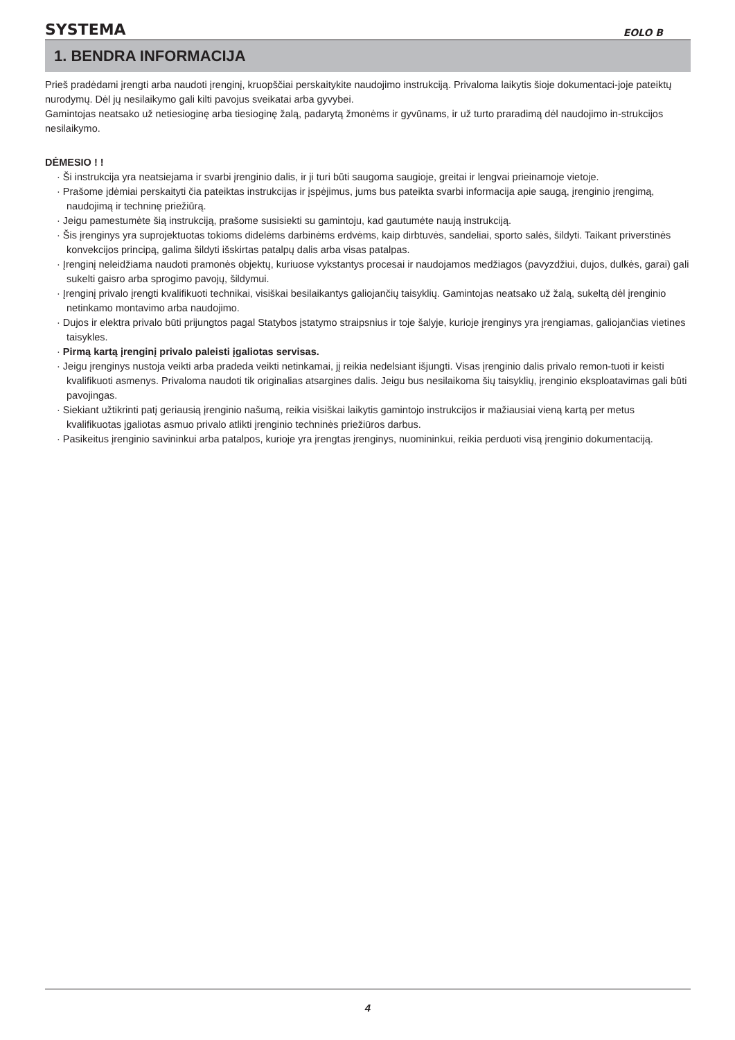SYSTEMA EOLO B
1. BENDRA INFORMACIJA
Prieš pradėdami įrengti arba naudoti įrenginį, kruopščiai perskaitykite naudojimo instrukciją. Privaloma laikytis šioje dokumentaci-joje pateiktų nurodymų. Dėl jų nesilaikymo gali kilti pavojus sveikatai arba gyvybei.
Gamintojas neatsako už netiesioginę arba tiesioginę žalą, padarytą žmonėms ir gyvūnams, ir už turto praradimą dėl naudojimo in-strukcijos nesilaikymo.
DĖMESIO ! !
· Ši instrukcija yra neatsiejama ir svarbi įrenginio dalis, ir ji turi būti saugoma saugioje, greitai ir lengvai prieinamoje vietoje.
· Prašome įdėmiai perskaityti čia pateiktas instrukcijas ir įspėjimus, jums bus pateikta svarbi informacija apie saugą, įrenginio įrengimą, naudojimą ir techninę priežiūrą.
· Jeigu pamestumėte šią instrukciją, prašome susisiekti su gamintoju, kad gautumėte naują instrukciją.
· Šis įrenginys yra suprojektuotas tokioms didelėms darbinėms erdvėms, kaip dirbtuvės, sandeliai, sporto salės, šildyti. Taikant priverstinės konvekcijos principą, galima šildyti išskirtas patalpų dalis arba visas patalpas.
· Įrenginį neleidžiama naudoti pramonės objektų, kuriuose vykstantys procesai ir naudojamos medžiagos (pavyzdžiui, dujos, dulkės, garai) gali sukelti gaisro arba sprogimo pavojų, šildymui.
· Įrenginį privalo įrengti kvalifikuoti technikai, visiškai besilaikantys galiojančių taisyklių. Gamintojas neatsako už žalą, sukeltą dėl įrenginio netinkamo montavimo arba naudojimo.
· Dujos ir elektra privalo būti prijungtos pagal Statybos įstatymo straipsnius ir toje šalyje, kurioje įrenginys yra įrengiamas, galiojančias vietines taisykles.
· Pirmą kartą įrenginį privalo paleisti įgaliotas servisas.
· Jeigu įrenginys nustoja veikti arba pradeda veikti netinkamai, jį reikia nedelsiant išjungti. Visas įrenginio dalis privalo remon-tuoti ir keisti kvalifikuoti asmenys. Privaloma naudoti tik originalias atsargines dalis. Jeigu bus nesilaikoma šių taisyklių, įrenginio eksploatavimas gali būti pavojingas.
· Siekiant užtikrinti patį geriausią įrenginio našumą, reikia visiškai laikytis gamintojo instrukcijos ir mažiausiai vieną kartą per metus kvalifikuotas įgaliotas asmuo privalo atlikti įrenginio techninės priežiūros darbus.
· Pasikeitus įrenginio savininkui arba patalpos, kurioje yra įrengtas įrenginys, nuomininkui, reikia perduoti visą įrenginio dokumentaciją.
4